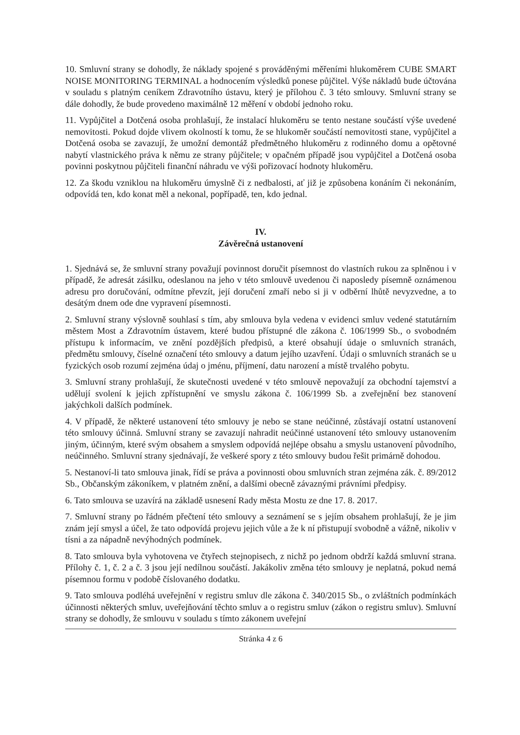10. Smluvní strany se dohodly, že náklady spojené s prováděnými měřeními hlukoměrem CUBE SMART NOISE MONITORING TERMINAL a hodnocením výsledků ponese půjčitel. Výše nákladů bude účtována v souladu s platným ceníkem Zdravotního ústavu, který je přílohou č. 3 této smlouvy. Smluvní strany se dále dohodly, že bude provedeno maximálně 12 měření v období jednoho roku.
11. Vypůjčitel a Dotčená osoba prohlašují, že instalací hlukoměru se tento nestane součástí výše uvedené nemovitosti. Pokud dojde vlivem okolností k tomu, že se hlukoměr součástí nemovitosti stane, vypůjčitel a Dotčená osoba se zavazují, že umožní demontáž předmětného hlukoměru z rodinného domu a opětovné nabytí vlastnického práva k němu ze strany půjčitele; v opačném případě jsou vypůjčitel a Dotčená osoba povinni poskytnou půjčiteli finanční náhradu ve výši pořizovací hodnoty hlukoměru.
12. Za škodu vzniklou na hlukoměru úmyslně či z nedbalosti, ať již je způsobena konáním či nekonáním, odpovídá ten, kdo konat měl a nekonal, popřípadě, ten, kdo jednal.
IV.
Závěrečná ustanovení
1. Sjednává se, že smluvní strany považují povinnost doručit písemnost do vlastních rukou za splněnou i v případě, že adresát zásilku, odeslanou na jeho v této smlouvě uvedenou či naposledy písemně oznámenou adresu pro doručování, odmítne převzít, její doručení zmaří nebo si ji v odběrní lhůtě nevyzvedne, a to desátým dnem ode dne vypravení písemnosti.
2. Smluvní strany výslovně souhlasí s tím, aby smlouva byla vedena v evidenci smluv vedené statutárním městem Most a Zdravotním ústavem, které budou přístupné dle zákona č. 106/1999 Sb., o svobodném přístupu k informacím, ve znění pozdějších předpisů, a které obsahují údaje o smluvních stranách, předmětu smlouvy, číselné označení této smlouvy a datum jejího uzavření. Údaji o smluvních stranách se u fyzických osob rozumí zejména údaj o jménu, příjmení, datu narození a místě trvalého pobytu.
3. Smluvní strany prohlašují, že skutečnosti uvedené v této smlouvě nepovažují za obchodní tajemství a udělují svolení k jejich zpřístupnění ve smyslu zákona č. 106/1999 Sb. a zveřejnění bez stanovení jakýchkoli dalších podmínek.
4. V případě, že některé ustanovení této smlouvy je nebo se stane neúčinné, zůstávají ostatní ustanovení této smlouvy účinná. Smluvní strany se zavazují nahradit neúčinné ustanovení této smlouvy ustanovením jiným, účinným, které svým obsahem a smyslem odpovídá nejlépe obsahu a smyslu ustanovení původního, neúčinného. Smluvní strany sjednávají, že veškeré spory z této smlouvy budou řešit primárně dohodou.
5. Nestanoví-li tato smlouva jinak, řídí se práva a povinnosti obou smluvních stran zejména zák. č. 89/2012 Sb., Občanským zákoníkem, v platném znění, a dalšími obecně závaznými právními předpisy.
6. Tato smlouva se uzavírá na základě usnesení Rady města Mostu ze dne 17. 8. 2017.
7. Smluvní strany po řádném přečtení této smlouvy a seznámení se s jejím obsahem prohlašují, že je jim znám její smysl a účel, že tato odpovídá projevu jejich vůle a že k ní přistupují svobodně a vážně, nikoliv v tísni a za nápadně nevýhodných podmínek.
8. Tato smlouva byla vyhotovena ve čtyřech stejnopisech, z nichž po jednom obdrží každá smluvní strana. Přílohy č. 1, č. 2 a č. 3 jsou její nedílnou součástí. Jakákoliv změna této smlouvy je neplatná, pokud nemá písemnou formu v podobě číslovaného dodatku.
9. Tato smlouva podléhá uveřejnění v registru smluv dle zákona č. 340/2015 Sb., o zvláštních podmínkách účinnosti některých smluv, uveřejňování těchto smluv a o registru smluv (zákon o registru smluv). Smluvní strany se dohodly, že smlouvu v souladu s tímto zákonem uveřejní
Stránka 4 z 6